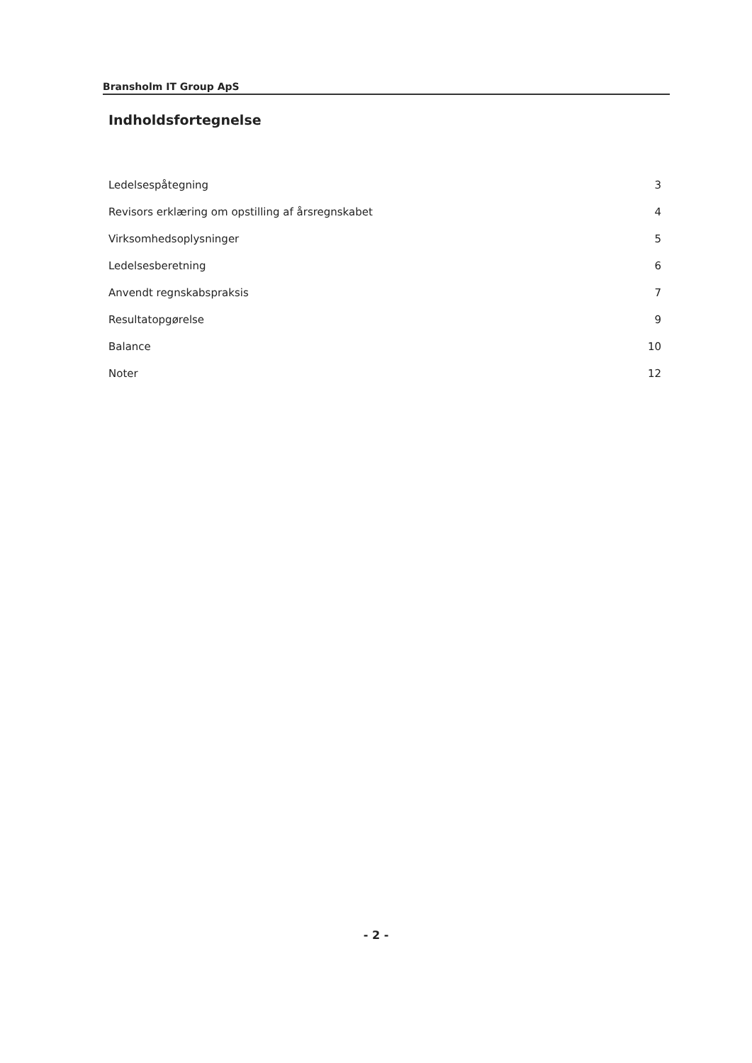Bransholm IT Group ApS
Indholdsfortegnelse
Ledelsespåtegning 3
Revisors erklæring om opstilling af årsregnskabet 4
Virksomhedsoplysninger 5
Ledelsesberetning 6
Anvendt regnskabspraksis 7
Resultatopgørelse 9
Balance 10
Noter 12
- 2 -